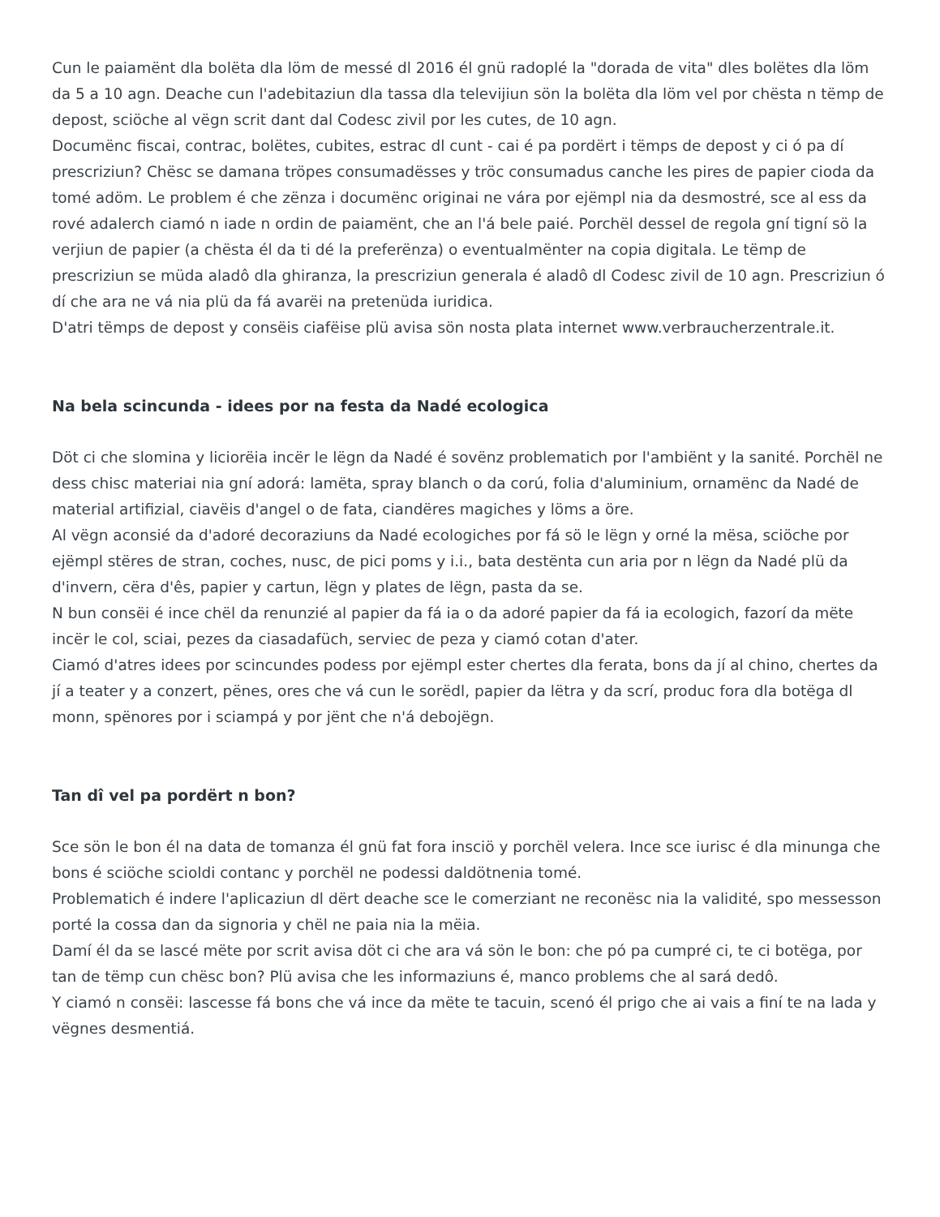Cun le paiamënt dla bolëta dla löm de messé dl 2016 él gnü radoplé la "dorada de vita" dles bolëtes dla löm da 5 a 10 agn. Deache cun l'adebitaziun dla tassa dla televijiun sön la bolëta dla löm vel por chësta n tëmp de depost, sciöche al vëgn scrit dant dal Codesc zivil por les cutes, de 10 agn.
Documënc fiscai, contrac, bolëtes, cubites, estrac dl cunt - cai é pa pordërt i tëmps de depost y ci ó pa dí prescriziun? Chësc se damana tröpes consumadësses y tröc consumadus canche les pires de papier cioda da tomé adöm. Le problem é che zënza i documënc originai ne vára por ejëmpl nia da desmostré, sce al ess da rové adalerch ciamó n iade n ordin de paiamënt, che an l'á bele paié. Porchël dessel de regola gní tigní sö la verjiun de papier (a chësta él da ti dé la preferënza) o eventualmënter na copia digitala. Le tëmp de prescriziun se müda aladô dla ghiranza, la prescriziun generala é aladô dl Codesc zivil de 10 agn. Prescriziun ó dí che ara ne vá nia plü da fá avarëi na pretenüda iuridica.
D'atri tëmps de depost y consëis ciafëise plü avisa sön nosta plata internet www.verbraucherzentrale.it.
Na bela scincunda - idees por na festa da Nadé ecologica
Döt ci che slomina y liciorëia incër le lëgn da Nadé é sovënz problematich por l'ambiënt y la sanité. Porchël ne dess chisc materiai nia gní adorá: lamëta, spray blanch o da corú, folia d'aluminium, ornamënc da Nadé de material artifizial, ciavëis d'angel o de fata, ciandëres magiches y löms a öre.
Al vëgn aconsié da d'adoré decoraziuns da Nadé ecologiches por fá sö le lëgn y orné la mësa, sciöche por ejëmpl stëres de stran, coches, nusc, de pici poms y i.i., bata destënta cun aria por n lëgn da Nadé plü da d'invern, cëra d'ês, papier y cartun, lëgn y plates de lëgn, pasta da se.
N bun consëi é ince chël da renunzié al papier da fá ia o da adoré papier da fá ia ecologich, fazorí da mëte incër le col, sciai, pezes da ciasadafüch, serviec de peza y ciamó cotan d'ater.
Ciamó d'atres idees por scincundes podess por ejëmpl ester chertes dla ferata, bons da jí al chino, chertes da jí a teater y a conzert, pënes, ores che vá cun le sorëdl, papier da lëtra y da scrí, produc fora dla botëga dl monn, spënores por i sciampá y por jënt che n'á debojëgn.
Tan dî vel pa pordërt n bon?
Sce sön le bon él na data de tomanza él gnü fat fora insciö y porchël velera. Ince sce iurisc é dla minunga che bons é sciöche scioldi contanc y porchël ne podessi daldötnenia tomé.
Problematich é indere l'aplicaziun dl dërt deache sce le comerziant ne reconësc nia la validité, spo messesson porté la cossa dan da signoria y chël ne paia nia la mëia.
Damí él da se lascé mëte por scrit avisa döt ci che ara vá sön le bon: che pó pa cumpré ci, te ci botëga, por tan de tëmp cun chësc bon? Plü avisa che les informaziuns é, manco problems che al sará dedô.
Y ciamó n consëi: lascesse fá bons che vá ince da mëte te tacuin, scenó él prigo che ai vais a finí te na lada y vëgnes desmentiá.